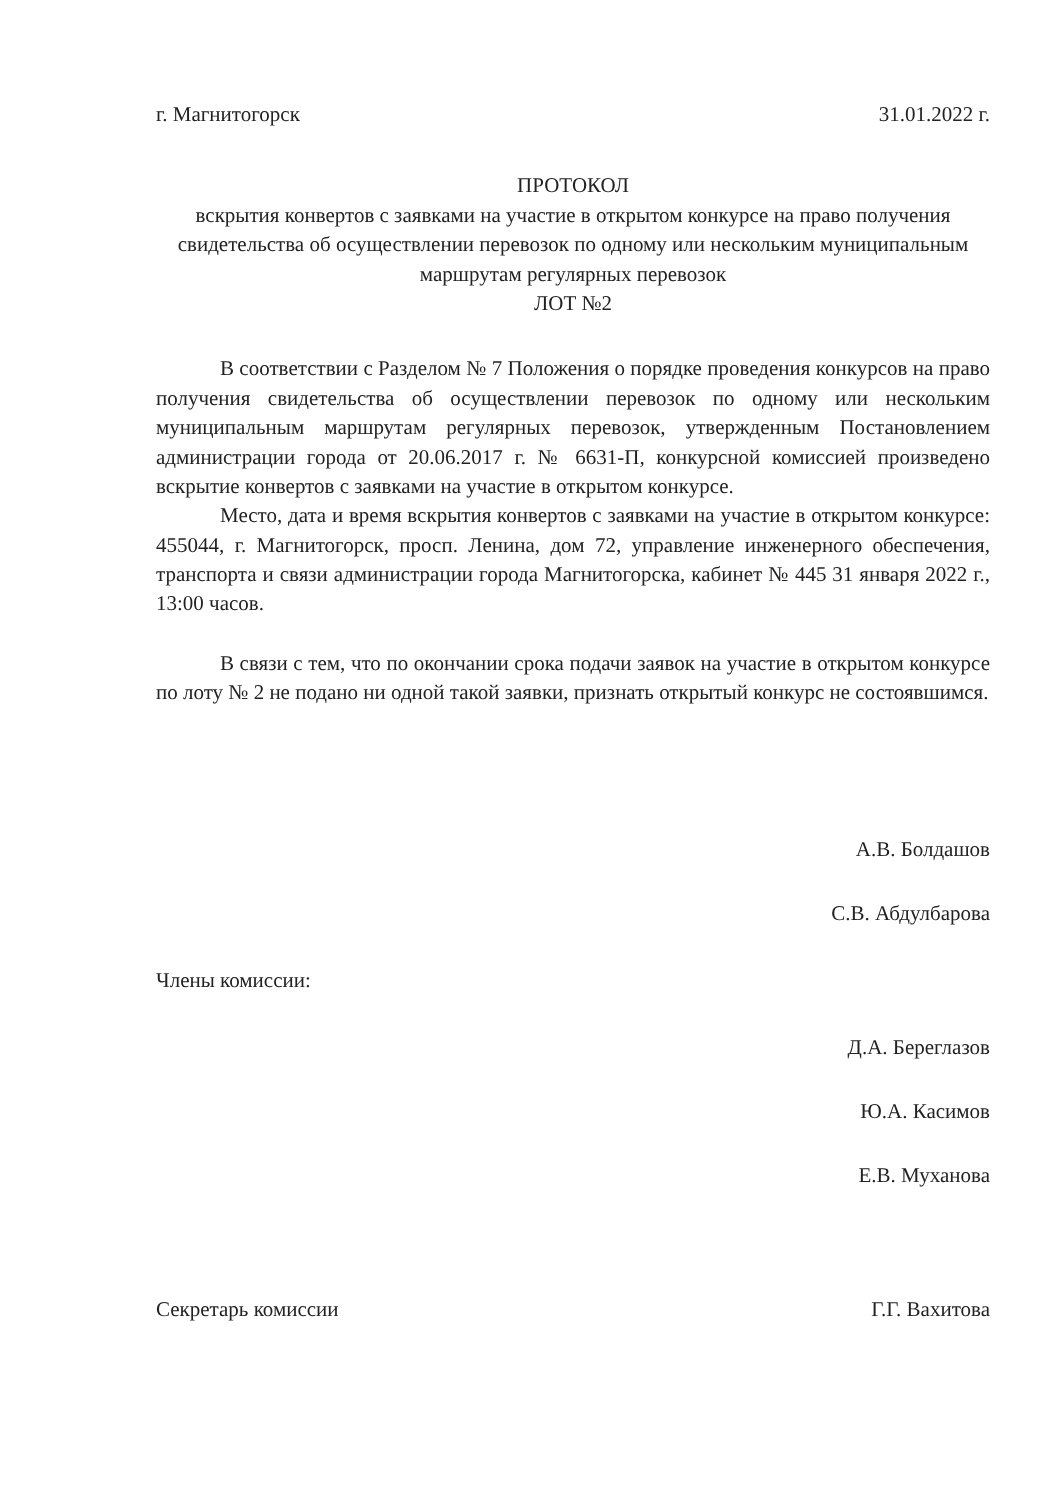г. Магнитогорск 31.01.2022 г.
ПРОТОКОЛ
вскрытия конвертов с заявками на участие в открытом конкурсе на право получения свидетельства об осуществлении перевозок по одному или нескольким муниципальным маршрутам регулярных перевозок
ЛОТ №2
В соответствии с Разделом № 7 Положения о порядке проведения конкурсов на право получения свидетельства об осуществлении перевозок по одному или нескольким муниципальным маршрутам регулярных перевозок, утвержденным Постановлением администрации города от 20.06.2017 г. № 6631-П, конкурсной комиссией произведено вскрытие конвертов с заявками на участие в открытом конкурсе.
Место, дата и время вскрытия конвертов с заявками на участие в открытом конкурсе: 455044, г. Магнитогорск, просп. Ленина, дом 72, управление инженерного обеспечения, транспорта и связи администрации города Магнитогорска, кабинет № 445 31 января 2022 г., 13:00 часов.
В связи с тем, что по окончании срока подачи заявок на участие в открытом конкурсе по лоту № 2 не подано ни одной такой заявки, признать открытый конкурс не состоявшимся.
А.В. Болдашов
С.В. Абдулбарова
Члены комиссии:
Д.А. Береглазов
Ю.А. Касимов
Е.В. Муханова
Секретарь комиссии Г.Г. Вахитова